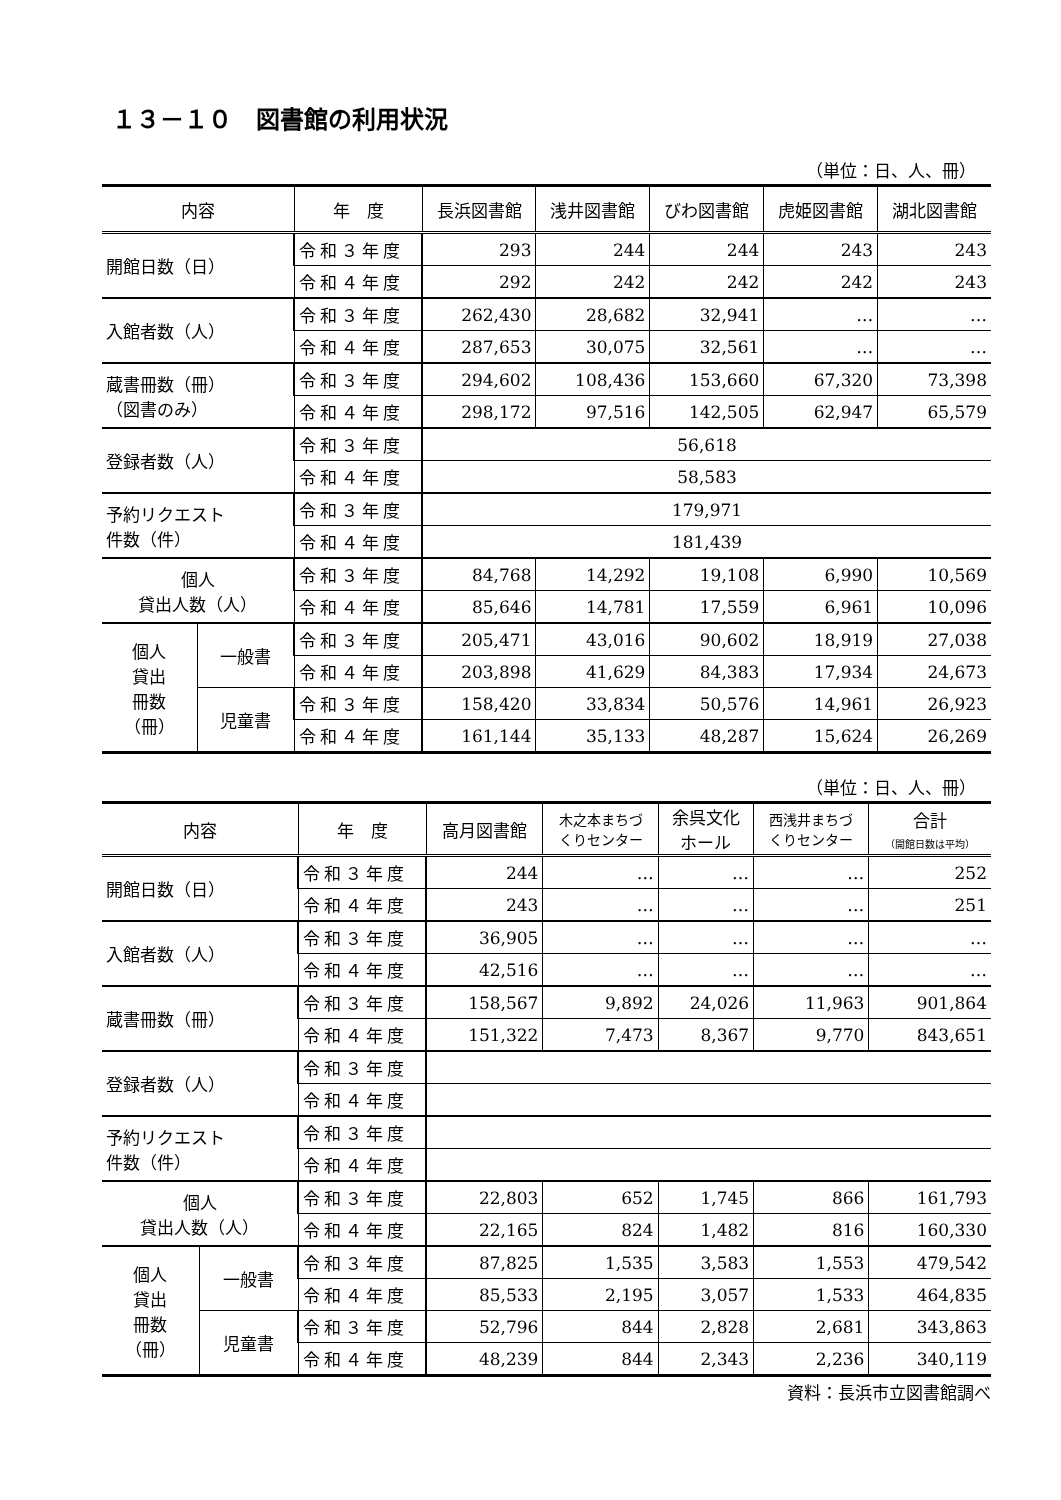１３－１０　図書館の利用状況
（単位：日、人、冊）
| 内容 | | 年 度 | 長浜図書館 | 浅井図書館 | びわ図書館 | 虎姫図書館 | 湖北図書館 |
| --- | --- | --- | --- | --- | --- | --- | --- |
| 開館日数（日） | | 令和３年度 | 293 | 244 | 244 | 243 | 243 |
| | | 令和４年度 | 292 | 242 | 242 | 242 | 243 |
| 入館者数（人） | | 令和３年度 | 262,430 | 28,682 | 32,941 | … | … |
| | | 令和４年度 | 287,653 | 30,075 | 32,561 | … | … |
| 蔵書冊数（冊） （図書のみ） | | 令和３年度 | 294,602 | 108,436 | 153,660 | 67,320 | 73,398 |
| | | 令和４年度 | 298,172 | 97,516 | 142,505 | 62,947 | 65,579 |
| 登録者数（人） | | 令和３年度 | 56,618 | | | | |
| | | 令和４年度 | 58,583 | | | | |
| 予約リクエスト 件数（件） | | 令和３年度 | 179,971 | | | | |
| | | 令和４年度 | 181,439 | | | | |
| 個人 貸出人数（人） | | 令和３年度 | 84,768 | 14,292 | 19,108 | 6,990 | 10,569 |
| | | 令和４年度 | 85,646 | 14,781 | 17,559 | 6,961 | 10,096 |
| 個人 貸出 冊数 （冊） | 一般書 | 令和３年度 | 205,471 | 43,016 | 90,602 | 18,919 | 27,038 |
| | | 令和４年度 | 203,898 | 41,629 | 84,383 | 17,934 | 24,673 |
| | 児童書 | 令和３年度 | 158,420 | 33,834 | 50,576 | 14,961 | 26,923 |
| | | 令和４年度 | 161,144 | 35,133 | 48,287 | 15,624 | 26,269 |
（単位：日、人、冊）
| 内容 | | 年 度 | 高月図書館 | 木之本まちづ くりセンター | 余呉文化 ホール | 西浅井まちづ くりセンター | 合計 （開館日数は平均） |
| --- | --- | --- | --- | --- | --- | --- | --- |
| 開館日数（日） | | 令和３年度 | 244 | … | … | … | 252 |
| | | 令和４年度 | 243 | … | … | … | 251 |
| 入館者数（人） | | 令和３年度 | 36,905 | … | … | … | … |
| | | 令和４年度 | 42,516 | … | … | … | … |
| 蔵書冊数（冊） | | 令和３年度 | 158,567 | 9,892 | 24,026 | 11,963 | 901,864 |
| | | 令和４年度 | 151,322 | 7,473 | 8,367 | 9,770 | 843,651 |
| 登録者数（人） | | 令和３年度 | | | | | |
| | | 令和４年度 | | | | | |
| 予約リクエスト 件数（件） | | 令和３年度 | | | | | |
| | | 令和４年度 | | | | | |
| 個人 貸出人数（人） | | 令和３年度 | 22,803 | 652 | 1,745 | 866 | 161,793 |
| | | 令和４年度 | 22,165 | 824 | 1,482 | 816 | 160,330 |
| 個人 貸出 冊数 （冊） | 一般書 | 令和３年度 | 87,825 | 1,535 | 3,583 | 1,553 | 479,542 |
| | | 令和４年度 | 85,533 | 2,195 | 3,057 | 1,533 | 464,835 |
| | 児童書 | 令和３年度 | 52,796 | 844 | 2,828 | 2,681 | 343,863 |
| | | 令和４年度 | 48,239 | 844 | 2,343 | 2,236 | 340,119 |
資料：長浜市立図書館調べ